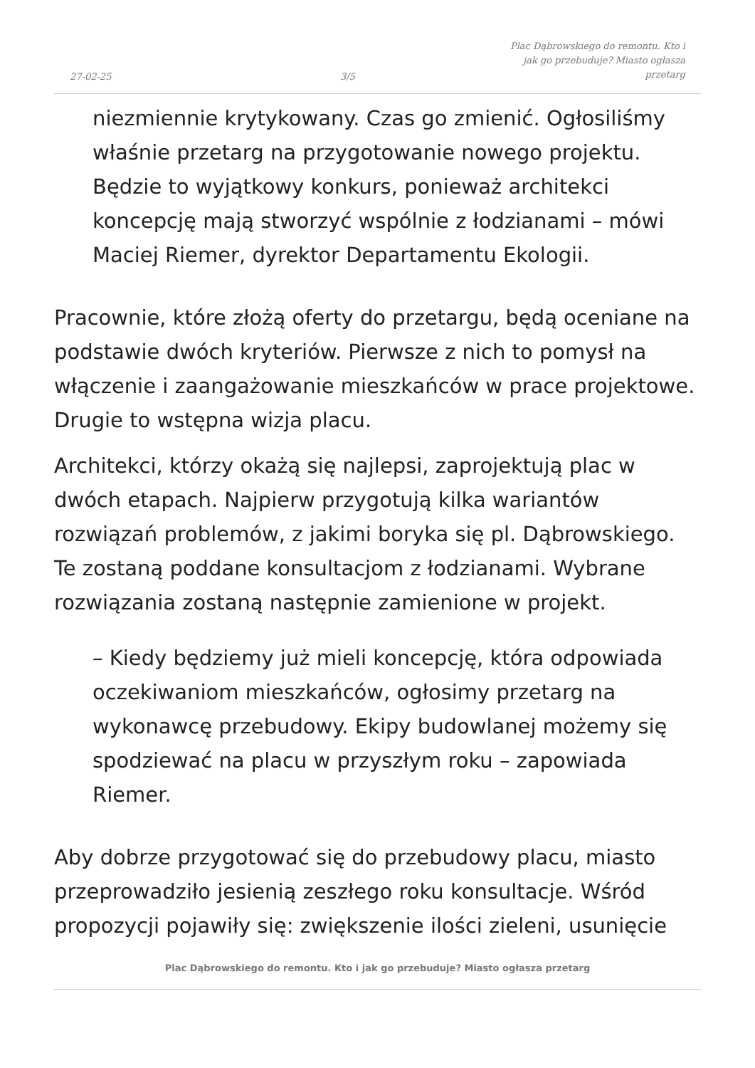27-02-25
3/5
Plac Dąbrowskiego do remontu. Kto i
jak go przebuduje? Miasto ogłasza
przetarg
niezmiennie krytykowany. Czas go zmienić. Ogłosiliśmy właśnie przetarg na przygotowanie nowego projektu. Będzie to wyjątkowy konkurs, ponieważ architekci koncepcję mają stworzyć wspólnie z łodzianami – mówi Maciej Riemer, dyrektor Departamentu Ekologii.
Pracownie, które złożą oferty do przetargu, będą oceniane na podstawie dwóch kryteriów. Pierwsze z nich to pomysł na włączenie i zaangażowanie mieszkańców w prace projektowe. Drugie to wstępna wizja placu.
Architekci, którzy okażą się najlepsi, zaprojektują plac w dwóch etapach. Najpierw przygotują kilka wariantów rozwiązań problemów, z jakimi boryka się pl. Dąbrowskiego. Te zostaną poddane konsultacjom z łodzianami. Wybrane rozwiązania zostaną następnie zamienione w projekt.
– Kiedy będziemy już mieli koncepcję, która odpowiada oczekiwaniom mieszkańców, ogłosimy przetarg na wykonawcę przebudowy. Ekipy budowlanej możemy się spodziewać na placu w przyszłym roku – zapowiada Riemer.
Aby dobrze przygotować się do przebudowy placu, miasto przeprowadziło jesienią zeszłego roku konsultacje. Wśród propozycji pojawiły się: zwiększenie ilości zieleni, usunięcie
Plac Dąbrowskiego do remontu. Kto i jak go przebuduje? Miasto ogłasza przetarg